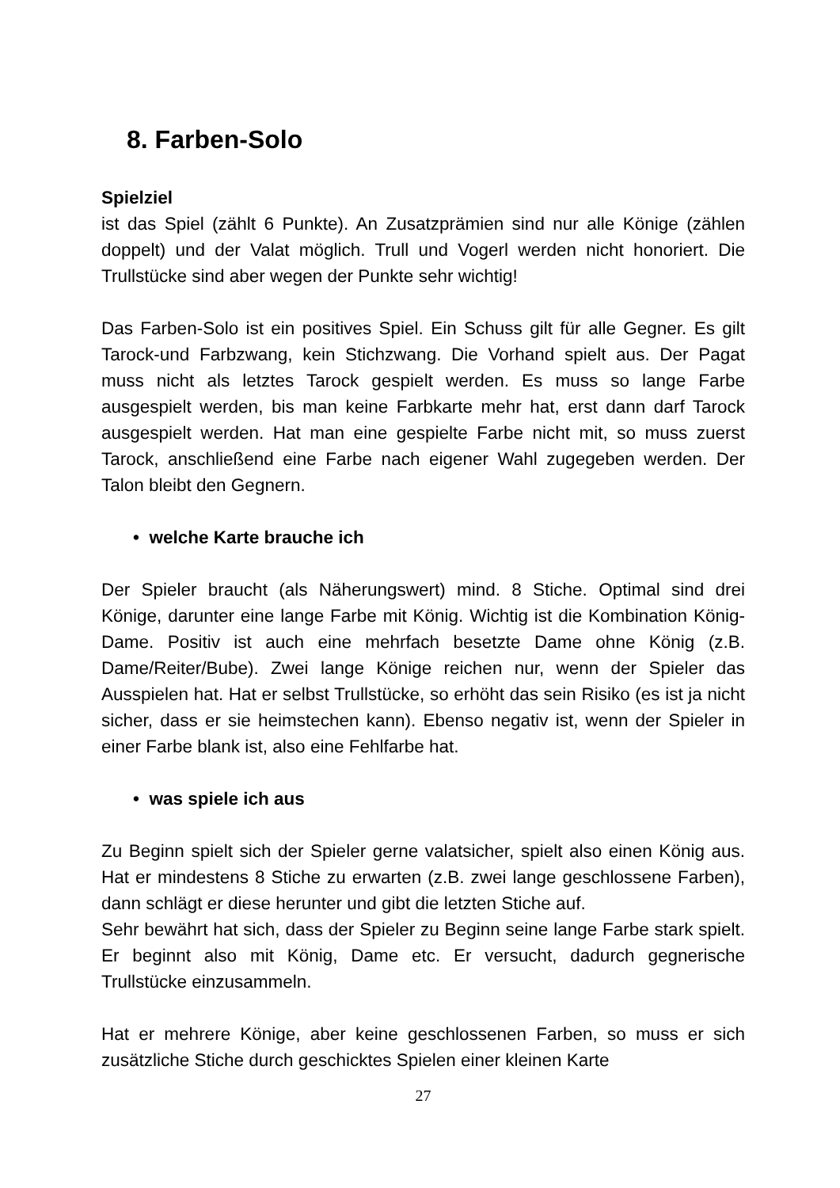8. Farben-Solo
Spielziel
ist das Spiel (zählt 6 Punkte). An Zusatzprämien sind nur alle Könige (zählen doppelt) und der Valat möglich. Trull und Vogerl werden nicht honoriert. Die Trullstücke sind aber wegen der Punkte sehr wichtig!
Das Farben-Solo ist ein positives Spiel. Ein Schuss gilt für alle Gegner. Es gilt Tarock-und Farbzwang, kein Stichzwang. Die Vorhand spielt aus. Der Pagat muss nicht als letztes Tarock gespielt werden. Es muss so lange Farbe ausgespielt werden, bis man keine Farbkarte mehr hat, erst dann darf Tarock ausgespielt werden. Hat man eine gespielte Farbe nicht mit, so muss zuerst Tarock, anschließend eine Farbe nach eigener Wahl zugegeben werden. Der Talon bleibt den Gegnern.
• welche Karte brauche ich
Der Spieler braucht (als Näherungswert) mind. 8 Stiche. Optimal sind drei Könige, darunter eine lange Farbe mit König. Wichtig ist die Kombination König-Dame. Positiv ist auch eine mehrfach besetzte Dame ohne König (z.B. Dame/Reiter/Bube). Zwei lange Könige reichen nur, wenn der Spieler das Ausspielen hat. Hat er selbst Trullstücke, so erhöht das sein Risiko (es ist ja nicht sicher, dass er sie heimstechen kann). Ebenso negativ ist, wenn der Spieler in einer Farbe blank ist, also eine Fehlfarbe hat.
• was spiele ich aus
Zu Beginn spielt sich der Spieler gerne valatsicher, spielt also einen König aus. Hat er mindestens 8 Stiche zu erwarten (z.B. zwei lange geschlossene Farben), dann schlägt er diese herunter und gibt die letzten Stiche auf.
Sehr bewährt hat sich, dass der Spieler zu Beginn seine lange Farbe stark spielt. Er beginnt also mit König, Dame etc. Er versucht, dadurch gegnerische Trullstücke einzusammeln.
Hat er mehrere Könige, aber keine geschlossenen Farben, so muss er sich zusätzliche Stiche durch geschicktes Spielen einer kleinen Karte
27